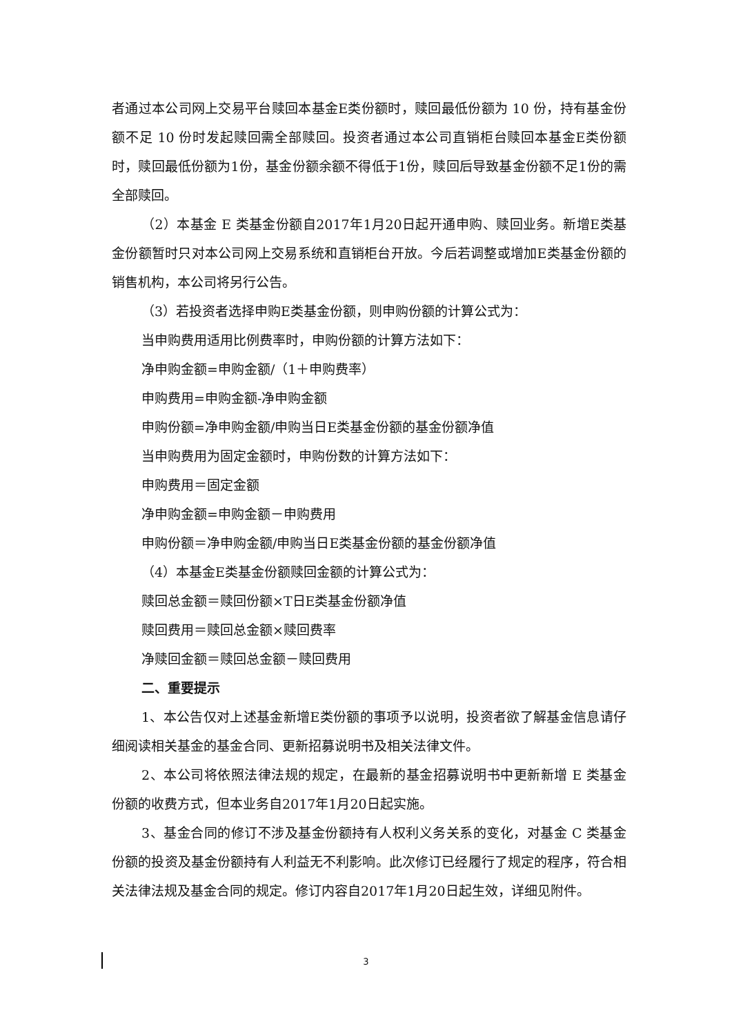者通过本公司网上交易平台赎回本基金E类份额时，赎回最低份额为 10 份，持有基金份额不足 10 份时发起赎回需全部赎回。投资者通过本公司直销柜台赎回本基金E类份额时，赎回最低份额为1份，基金份额余额不得低于1份，赎回后导致基金份额不足1份的需全部赎回。
（2）本基金 E 类基金份额自2017年1月20日起开通申购、赎回业务。新增E类基金份额暂时只对本公司网上交易系统和直销柜台开放。今后若调整或增加E类基金份额的销售机构，本公司将另行公告。
（3）若投资者选择申购E类基金份额，则申购份额的计算公式为：
当申购费用适用比例费率时，申购份额的计算方法如下：
净申购金额=申购金额/（1＋申购费率）
申购费用=申购金额-净申购金额
申购份额=净申购金额/申购当日E类基金份额的基金份额净值
当申购费用为固定金额时，申购份数的计算方法如下：
申购费用＝固定金额
净申购金额=申购金额－申购费用
申购份额＝净申购金额/申购当日E类基金份额的基金份额净值
（4）本基金E类基金份额赎回金额的计算公式为：
赎回总金额＝赎回份额×T日E类基金份额净值
赎回费用＝赎回总金额×赎回费率
净赎回金额＝赎回总金额－赎回费用
二、重要提示
1、本公告仅对上述基金新增E类份额的事项予以说明，投资者欲了解基金信息请仔细阅读相关基金的基金合同、更新招募说明书及相关法律文件。
2、本公司将依照法律法规的规定，在最新的基金招募说明书中更新新增 E 类基金份额的收费方式，但本业务自2017年1月20日起实施。
3、基金合同的修订不涉及基金份额持有人权利义务关系的变化，对基金 C 类基金份额的投资及基金份额持有人利益无不利影响。此次修订已经履行了规定的程序，符合相关法律法规及基金合同的规定。修订内容自2017年1月20日起生效，详细见附件。
3